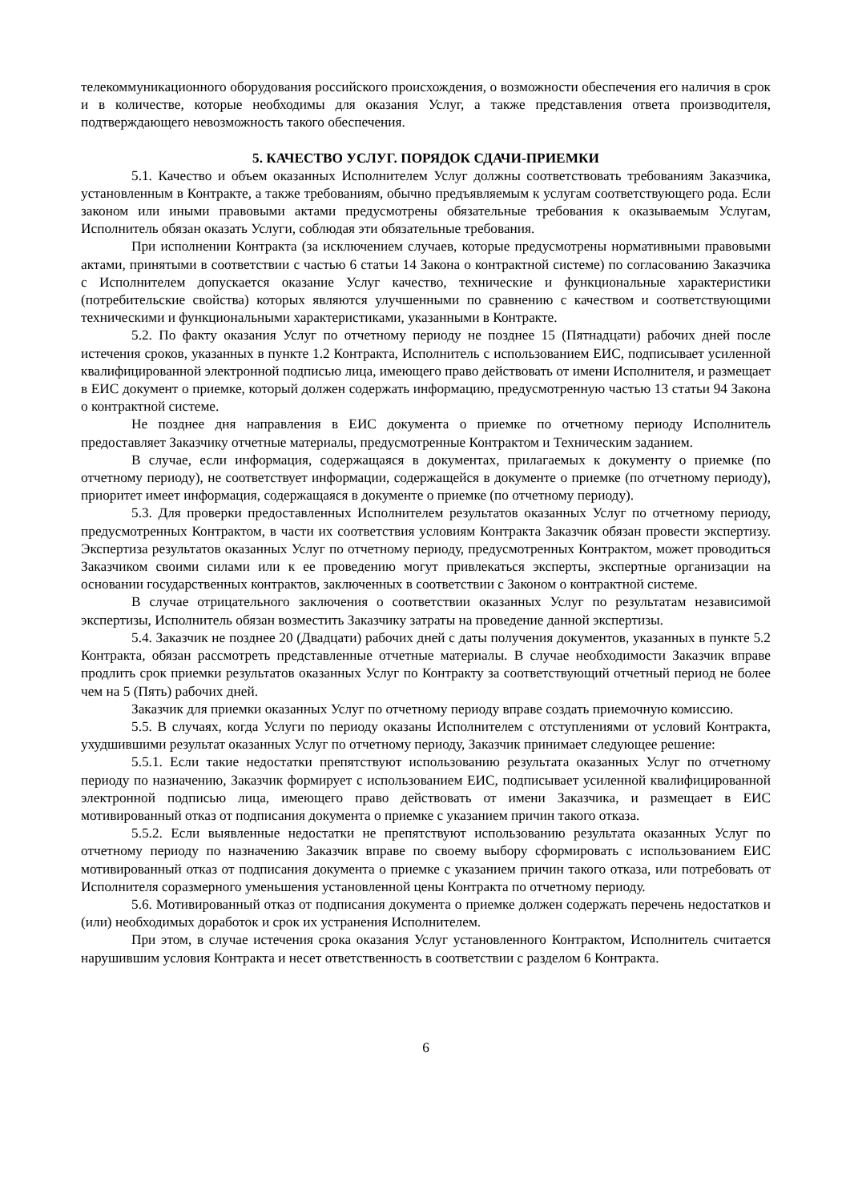телекоммуникационного оборудования российского происхождения, о возможности обеспечения его наличия в срок и в количестве, которые необходимы для оказания Услуг, а также представления ответа производителя, подтверждающего невозможность такого обеспечения.
5. КАЧЕСТВО УСЛУГ. ПОРЯДОК СДАЧИ-ПРИЕМКИ
5.1. Качество и объем оказанных Исполнителем Услуг должны соответствовать требованиям Заказчика, установленным в Контракте, а также требованиям, обычно предъявляемым к услугам соответствующего рода. Если законом или иными правовыми актами предусмотрены обязательные требования к оказываемым Услугам, Исполнитель обязан оказать Услуги, соблюдая эти обязательные требования.
При исполнении Контракта (за исключением случаев, которые предусмотрены нормативными правовыми актами, принятыми в соответствии с частью 6 статьи 14 Закона о контрактной системе) по согласованию Заказчика с Исполнителем допускается оказание Услуг качество, технические и функциональные характеристики (потребительские свойства) которых являются улучшенными по сравнению с качеством и соответствующими техническими и функциональными характеристиками, указанными в Контракте.
5.2. По факту оказания Услуг по отчетному периоду не позднее 15 (Пятнадцати) рабочих дней после истечения сроков, указанных в пункте 1.2 Контракта, Исполнитель с использованием ЕИС, подписывает усиленной квалифицированной электронной подписью лица, имеющего право действовать от имени Исполнителя, и размещает в ЕИС документ о приемке, который должен содержать информацию, предусмотренную частью 13 статьи 94 Закона о контрактной системе.
Не позднее дня направления в ЕИС документа о приемке по отчетному периоду Исполнитель предоставляет Заказчику отчетные материалы, предусмотренные Контрактом и Техническим заданием.
В случае, если информация, содержащаяся в документах, прилагаемых к документу о приемке (по отчетному периоду), не соответствует информации, содержащейся в документе о приемке (по отчетному периоду), приоритет имеет информация, содержащаяся в документе о приемке (по отчетному периоду).
5.3. Для проверки предоставленных Исполнителем результатов оказанных Услуг по отчетному периоду, предусмотренных Контрактом, в части их соответствия условиям Контракта Заказчик обязан провести экспертизу. Экспертиза результатов оказанных Услуг по отчетному периоду, предусмотренных Контрактом, может проводиться Заказчиком своими силами или к ее проведению могут привлекаться эксперты, экспертные организации на основании государственных контрактов, заключенных в соответствии с Законом о контрактной системе.
В случае отрицательного заключения о соответствии оказанных Услуг по результатам независимой экспертизы, Исполнитель обязан возместить Заказчику затраты на проведение данной экспертизы.
5.4. Заказчик не позднее 20 (Двадцати) рабочих дней с даты получения документов, указанных в пункте 5.2 Контракта, обязан рассмотреть представленные отчетные материалы. В случае необходимости Заказчик вправе продлить срок приемки результатов оказанных Услуг по Контракту за соответствующий отчетный период не более чем на 5 (Пять) рабочих дней.
Заказчик для приемки оказанных Услуг по отчетному периоду вправе создать приемочную комиссию.
5.5. В случаях, когда Услуги по периоду оказаны Исполнителем с отступлениями от условий Контракта, ухудшившими результат оказанных Услуг по отчетному периоду, Заказчик принимает следующее решение:
5.5.1. Если такие недостатки препятствуют использованию результата оказанных Услуг по отчетному периоду по назначению, Заказчик формирует с использованием ЕИС, подписывает усиленной квалифицированной электронной подписью лица, имеющего право действовать от имени Заказчика, и размещает в ЕИС мотивированный отказ от подписания документа о приемке с указанием причин такого отказа.
5.5.2. Если выявленные недостатки не препятствуют использованию результата оказанных Услуг по отчетному периоду по назначению Заказчик вправе по своему выбору сформировать с использованием ЕИС мотивированный отказ от подписания документа о приемке с указанием причин такого отказа, или потребовать от Исполнителя соразмерного уменьшения установленной цены Контракта по отчетному периоду.
5.6. Мотивированный отказ от подписания документа о приемке должен содержать перечень недостатков и (или) необходимых доработок и срок их устранения Исполнителем.
При этом, в случае истечения срока оказания Услуг установленного Контрактом, Исполнитель считается нарушившим условия Контракта и несет ответственность в соответствии с разделом 6 Контракта.
6